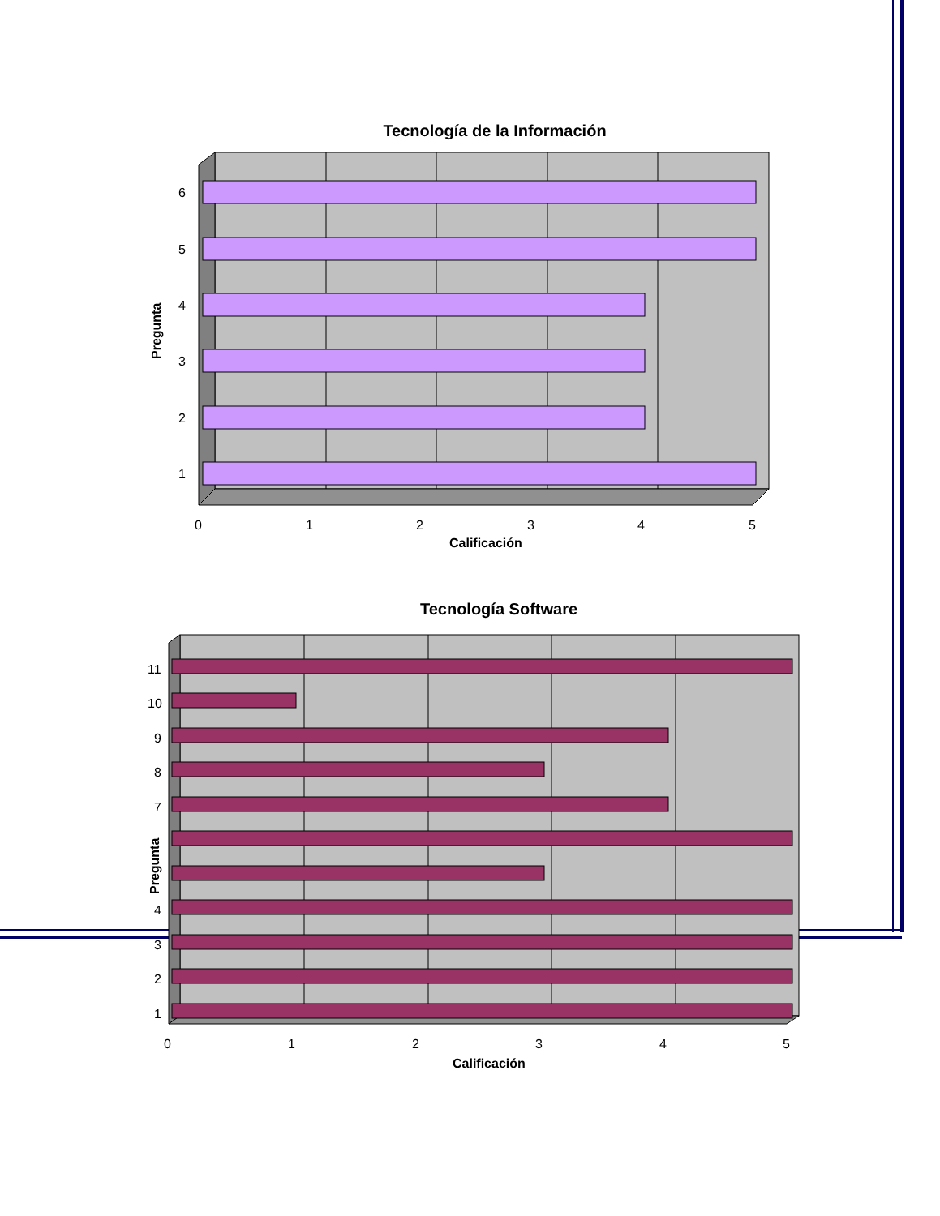Tecnología de la Información
6
5
4
3
2
1
0
1
2
3
4
5
Calificación
Pregunta
Tecnología Software
11
10
9
8
7
4
3
2
1
0
1
2
3
4
5
Calificación
Pregunta